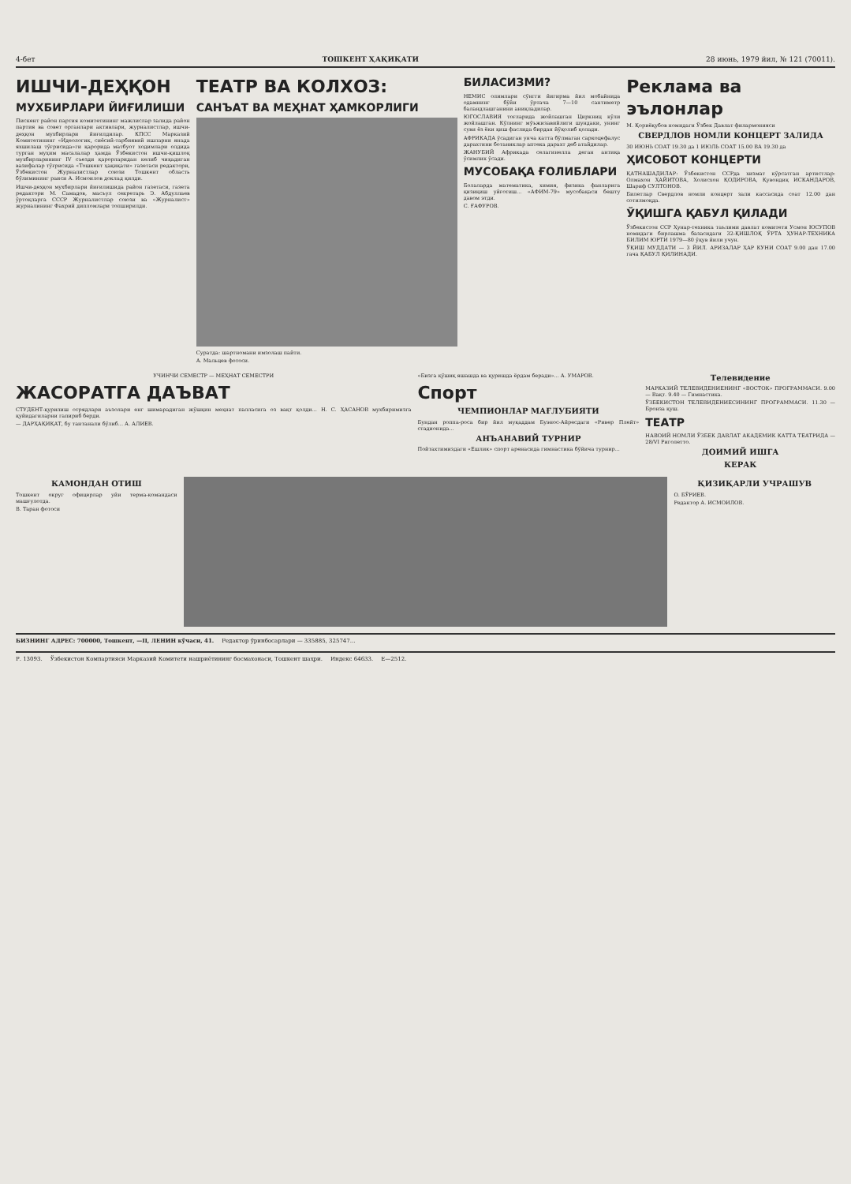4-бет ТОШКЕНТ ҲАҚИҚАТИ 28 июнь, 1979 йил, № 121 (70011).
ИШЧИ-ДЕҲҚОН
МУХБИРЛАРИ ЙИҒИЛИШИ
Пискент район партия комитетининг мажлислар залида район партия ва совет органлари активлари, журналистлар, ишчи-деҳқон мухбирлари йиғилдилар. КПСС Марказий Комитетининг «Идеологик, сиёсий-тарбиявий ишларни янада яхшилаш тўғрисида»ги қарорида матбуот ходимлари олдида турган муҳим масалалар ҳамда Ўзбекистон ишчи-қишлоқ мухбирларининг IV съезди қарорларидан келиб чиқадиган вазифалар тўғрисида «Тошкент ҳақиқати» газетаси редактори, Ўзбекистон Журналистлар союзи Тошкент область бўлимининг раиси А. Исмоилов доклад қилди.
Ишчи-деҳқон мухбирлари йиғилишида район газетаси, газета редактори М. Самадов, масъул секретарь Э. Абдуллаев ўртоқларга СССР Журналистлар союзи ва «Журналист» журналининг Фахрий дипломлари топширилди.
ТЕАТР ВА КОЛХОЗ:
САНЪАТ ВА МЕҲНАТ ҲАМКОРЛИГИ
Суратда: шартномани имзолаш пайти.
А. Мальцев фотоси.
БИЛАСИЗМИ?
НЕМИС олимлари сўнгги йигирма йил мобайнида одамнинг бўйи ўртача 7—10 сантиметр баландлашганини аниқладилар.
ЮГОСЛАВИЯ тоғларида жойлашган Циркниц кўли жойлашган. Кўлнинг мўъжизавийлиги шундаки, унинг суви ёз ёки қиш фаслида бирдан йўқолиб қолади.
АФРИКАДА ўсадиган унча катта бўлмаган саркоцефалус дарахтини ботаниклар аптека дарахт деб атайдилар.
ЖАНУБИЙ Африкада селагинелла деган антиқа ўсимлик ўсади.
МУСОБАҚА ҒОЛИБЛАРИ
Болаларда математика, химия, физика фанларига қизиқиш уйғотиш... «АФИМ-79» мусобақаси бешту давом этди.
С. ҒАФУРОВ.
Реклама ва эълонлар
М. Қориёқубов номидаги Ўзбек Давлат филармонияси
СВЕРДЛОВ НОМЛИ КОНЦЕРТ ЗАЛИДА
30 ИЮНЬ СОАТ 19.30 да 1 ИЮЛЬ СОАТ 15.00 ВА 19.30 да
ҲИСОБОТ КОНЦЕРТИ
ҚАТНАШАДИЛАР: Ўзбекистон ССРда хизмат кўрсатган артистлар: Олмахон ҲАЙИТОВА, Холисхон ҚОДИРОВА, Қувондиқ ИСКАНДАРОВ, Шариф СУЛТОНОВ.
Билетлар Свердлов номли концерт зали кассасида соат 12.00 дан сотилмоқда.
ЎҚИШГА ҚАБУЛ ҚИЛАДИ
Ўзбекистон ССР Ҳунар-техника таълими давлат комитети Усмон ЮСУПОВ номидаги бирлашма базасидаги 32-ҚИШЛОҚ ЎРТА ҲУНАР-ТЕХНИКА БИЛИМ ЮРТИ 1979—80 ўқув йили учун.
ЎҚИШ МУДДАТИ — 3 ЙИЛ. АРИЗАЛАР ҲАР КУНИ СОАТ 9.00 дан 17.00 гача ҚАБУЛ ҚИЛИНАДИ.
УЧИНЧИ СЕМЕСТР — МЕҲНАТ СЕМЕСТРИ
ЖАСОРАТГА ДАЪВАТ
СТУДЕНТ-қурилиш отрядлари аъзолари енг шимарадиган жўшқин меҳнат палласига оз вақт қолди... Н. С. ҲАСАНОВ мухбиримизга қуйидагиларни гапириб берди.
— ДАРҲАҚИҚАТ, бу тантанали бўлиб... А. АЛИЕВ.
«Бизга қўшиқ яшашда ва қуришда ёрдам беради»... А. УМАРОВ.
Спорт
ЧЕМПИОНЛАР МАҒЛУБИЯТИ
Бундан роппа-роса бир йил муқаддам Буэнос-Айресдаги «Ривер Плейт» стадионида...
АНЪАНАВИЙ ТУРНИР
Пойтахтимиздаги «Ешлик» спорт аренасида гимнастика бўйича турнир...
Телевидение
МАРКАЗИЙ ТЕЛЕВИДЕНИЕНИНГ «ВОСТОК» ПРОГРАММАСИ. 9.00 — Вақт. 9.40 — Гимнастика.
ЎЗБЕКИСТОН ТЕЛЕВИДЕНИЕСИНИНГ ПРОГРАММАСИ. 11.30 — Бронза қуш.
ТЕАТР
НАВОИЙ НОМЛИ ЎЗБЕК ДАВЛАТ АКАДЕМИК КАТТА ТЕАТРИДА — 28/VI Риголетто.
ДОИМИЙ ИШГА
КЕРАК
КАМОНДАН ОТИШ
Тошкент округ офицерлар уйи терма-командаси машғулотда.
В. Таран фотоси
ҚИЗИҚАРЛИ УЧРАШУВ
О. БЎРИЕВ.
Редактор А. ИСМОИЛОВ.
БИЗНИНГ АДРЕС: 700000, Тошкент, —П, ЛЕНИН кўчаси, 41. Редактор ўринбосарлари — 335885, 325747...
Р. 13093. Ўзбекистон Компартияси Марказий Комитети нашриётининг босмахонаси, Тошкент шаҳри. Индекс 64633. Е—2512.